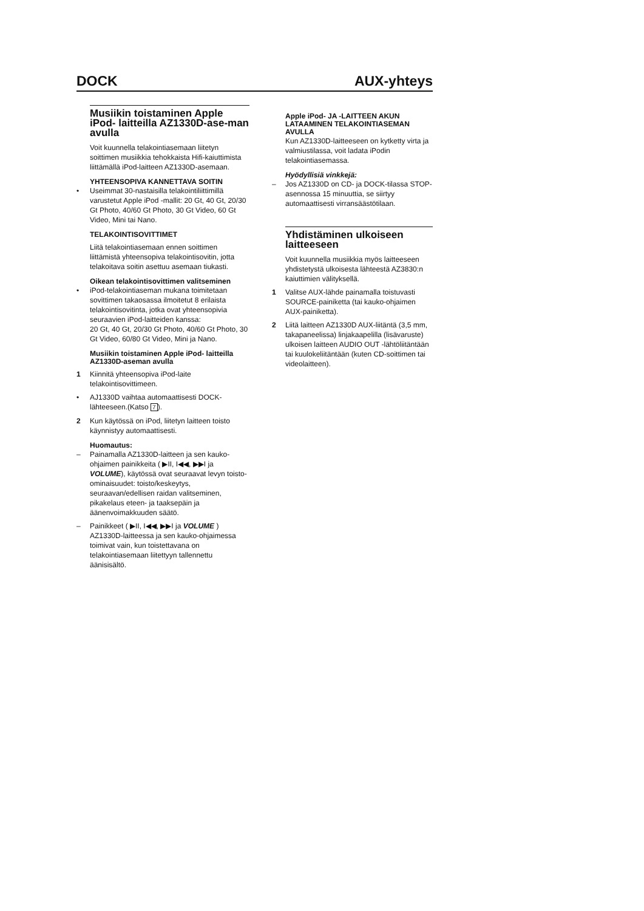DOCK AUX-yhteys
Musiikin toistaminen Apple iPod- laitteilla AZ1330D-ase-man avulla
Voit kuunnella telakointiasemaan liitetyn soittimen musiikkia tehokkaista Hifi-kaiuttimista liittämällä iPod-laitteen AZ1330D-asemaan.
YHTEENSOPIVA KANNETTAVA SOITIN
• Useimmat 30-nastaisilla telakointiliittimillä varustetut Apple iPod -mallit: 20 Gt, 40 Gt, 20/30 Gt Photo, 40/60 Gt Photo, 30 Gt Video, 60 Gt Video, Mini tai Nano.
TELAKOINTISOVITTIMET
Liitä telakointiasemaan ennen soittimen liittämistä yhteensopiva telakointisovitin, jotta telakoitava soitin asettuu asemaan tiukasti.
Oikean telakointisovittimen valitseminen
• iPod-telakointiaseman mukana toimitetaan sovittimen takaosassa ilmoitetut 8 erilaista telakointisovitinta, jotka ovat yhteensopivia seuraavien iPod-laitteiden kanssa:
20 Gt, 40 Gt, 20/30 Gt Photo, 40/60 Gt Photo, 30 Gt Video, 60/80 Gt Video, Mini ja Nano.
Musiikin toistaminen Apple iPod- laitteilla AZ1330D-aseman avulla
1 Kiinnitä yhteensopiva iPod-laite telakointisovittimeen.
• AJ1330D vaihtaa automaattisesti DOCK-lähteeseen.(Katso 7).
2 Kun käytössä on iPod, liitetyn laitteen toisto käynnistyy automaattisesti.
Huomautus:
– Painamalla AZ1330D-laitteen ja sen kauko-ohjaimen painikkeita ( ▶II, I◀◀, ▶▶I ja VOLUME), käytössä ovat seuraavat levyn toisto-ominaisuudet: toisto/keskeytys, seuraavan/edellisen raidan valitseminen, pikakelaus eteen- ja taaksepäin ja äänenvoimakkuuden säätö.
– Painikkeet ( ▶II, I◀◀, ▶▶I ja VOLUME ) AZ1330D-laitteessa ja sen kauko-ohjaimessa toimivat vain, kun toistettavana on telakointiasemaan liitettyyn tallennettu äänisisältö.
Apple iPod- JA -LAITTEEN AKUN LATAAMINEN TELAKOINTIASEMAN AVULLA
Kun AZ1330D-laitteeseen on kytketty virta ja valmiustilassa, voit ladata iPodin telakointiasemassa.
Hyödyllisiä vinkkejä:
– Jos AZ1330D on CD- ja DOCK-tilassa STOP-asennossa 15 minuuttia, se siirtyy automaattisesti virransäästötilaan.
Yhdistäminen ulkoiseen laitteeseen
Voit kuunnella musiikkia myös laitteeseen yhdistetystä ulkoisesta lähteestä AZ3830:n kaiuttimien välityksellä.
1 Valitse AUX-lähde painamalla toistuvasti SOURCE-painiketta (tai kauko-ohjaimen AUX-painiketta).
2 Liitä laitteen AZ1330D AUX-liitäntä (3,5 mm, takapaneelissa) linjakaapelilla (lisävaruste) ulkoisen laitteen AUDIO OUT -lähtöliitäntään tai kuulokeliitäntään (kuten CD-soittimen tai videolaitteen).